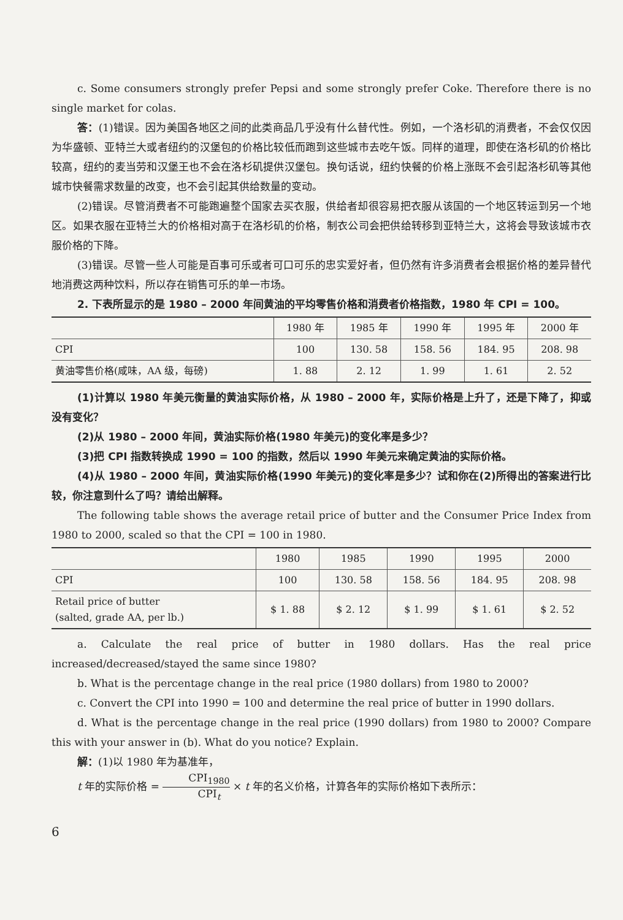c. Some consumers strongly prefer Pepsi and some strongly prefer Coke. Therefore there is no single market for colas.
答：(1)错误。因为美国各地区之间的此类商品几乎没有什么替代性。例如，一个洛杉矶的消费者，不会仅仅因为华盛顿、亚特兰大或者纽约的汉堡包的价格比较低而跑到这些城市去吃午饭。同样的道理，即使在洛杉矶的价格比较高，纽约的麦当劳和汉堡王也不会在洛杉矶提供汉堡包。换句话说，纽约快餐的价格上涨既不会引起洛杉矶等其他城市快餐需求数量的改变，也不会引起其供给数量的变动。
(2)错误。尽管消费者不可能跑遍整个国家去买衣服，供给者却很容易把衣服从该国的一个地区转运到另一个地区。如果衣服在亚特兰大的价格相对高于在洛杉矶的价格，制衣公司会把供给转移到亚特兰大，这将会导致该城市衣服价格的下降。
(3)错误。尽管一些人可能是百事可乐或者可口可乐的忠实爱好者，但仍然有许多消费者会根据价格的差异替代地消费这两种饮料，所以存在销售可乐的单一市场。
2. 下表所显示的是 1980 – 2000 年间黄油的平均零售价格和消费者价格指数，1980 年 CPI = 100。
| | 1980 年 | 1985 年 | 1990 年 | 1995 年 | 2000 年 |
| --- | --- | --- | --- | --- | --- |
| CPI | 100 | 130. 58 | 158. 56 | 184. 95 | 208. 98 |
| 黄油零售价格(咸味，AA 级，每磅) | 1. 88 | 2. 12 | 1. 99 | 1. 61 | 2. 52 |
(1)计算以 1980 年美元衡量的黄油实际价格，从 1980 – 2000 年，实际价格是上升了，还是下降了，抑或没有变化？
(2)从 1980 – 2000 年间，黄油实际价格(1980 年美元)的变化率是多少？
(3)把 CPI 指数转换成 1990 = 100 的指数，然后以 1990 年美元来确定黄油的实际价格。
(4)从 1980 – 2000 年间，黄油实际价格(1990 年美元)的变化率是多少？试和你在(2)所得出的答案进行比较，你注意到什么了吗？请给出解释。
The following table shows the average retail price of butter and the Consumer Price Index from 1980 to 2000, scaled so that the CPI = 100 in 1980.
| | 1980 | 1985 | 1990 | 1995 | 2000 |
| --- | --- | --- | --- | --- | --- |
| CPI | 100 | 130. 58 | 158. 56 | 184. 95 | 208. 98 |
| Retail price of butter (salted, grade AA, per lb.) | $ 1. 88 | $ 2. 12 | $ 1. 99 | $ 1. 61 | $ 2. 52 |
a. Calculate the real price of butter in 1980 dollars. Has the real price increased/decreased/stayed the same since 1980?
b. What is the percentage change in the real price (1980 dollars) from 1980 to 2000?
c. Convert the CPI into 1990 = 100 and determine the real price of butter in 1990 dollars.
d. What is the percentage change in the real price (1990 dollars) from 1980 to 2000? Compare this with your answer in (b). What do you notice? Explain.
解：(1)以 1980 年为基准年，
t 年的实际价格 = CPI<sub>1980</sub> CPI<sub>t</sub> × t 年的名义价格，计算各年的实际价格如下表所示：
6